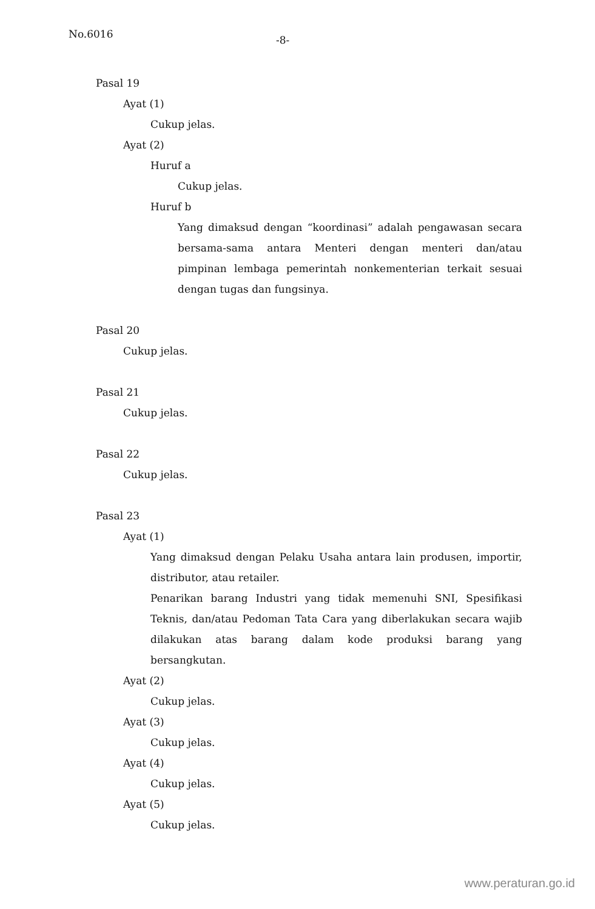No.6016 -8-
Pasal 19
Ayat (1)
Cukup jelas.
Ayat (2)
Huruf a
Cukup jelas.
Huruf b
Yang dimaksud dengan “koordinasi” adalah pengawasan secara bersama-sama antara Menteri dengan menteri dan/atau pimpinan lembaga pemerintah nonkementerian terkait sesuai dengan tugas dan fungsinya.
Pasal 20
Cukup jelas.
Pasal 21
Cukup jelas.
Pasal 22
Cukup jelas.
Pasal 23
Ayat (1)
Yang dimaksud dengan Pelaku Usaha antara lain produsen, importir, distributor, atau retailer.
Penarikan barang Industri yang tidak memenuhi SNI, Spesifikasi Teknis, dan/atau Pedoman Tata Cara yang diberlakukan secara wajib dilakukan atas barang dalam kode produksi barang yang bersangkutan.
Ayat (2)
Cukup jelas.
Ayat (3)
Cukup jelas.
Ayat (4)
Cukup jelas.
Ayat (5)
Cukup jelas.
www.peraturan.go.id